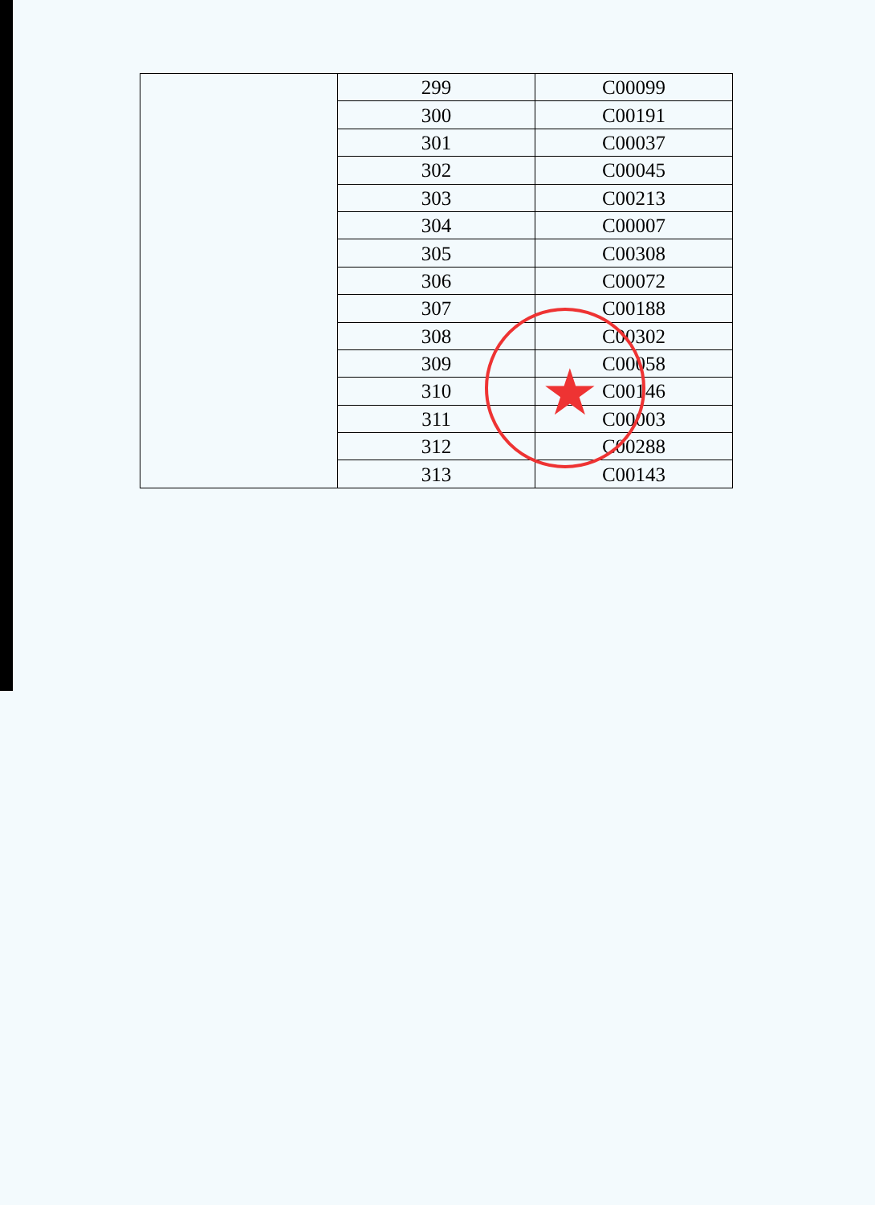| | 299 | C00099 |
| | 300 | C00191 |
| | 301 | C00037 |
| | 302 | C00045 |
| | 303 | C00213 |
| | 304 | C00007 |
| | 305 | C00308 |
| | 306 | C00072 |
| | 307 | C00188 |
| | 308 | C00302 |
| | 309 | C00058 |
| | 310 | C00146 |
| | 311 | C00003 |
| | 312 | C00288 |
| | 313 | C00143 |
★